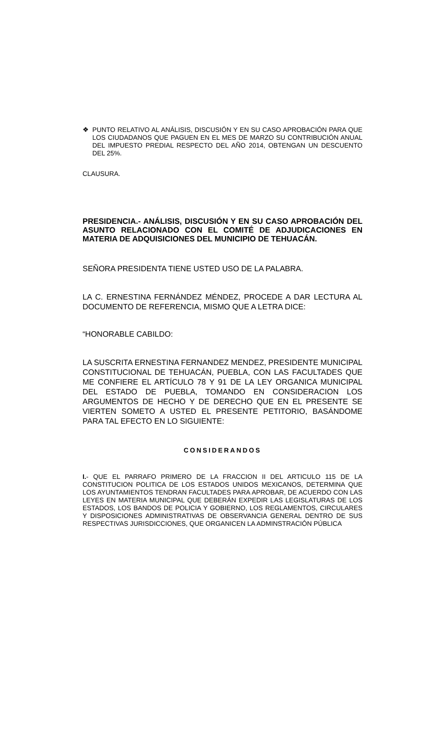❖ PUNTO RELATIVO AL ANÁLISIS, DISCUSIÓN Y EN SU CASO APROBACIÓN PARA QUE LOS CIUDADANOS QUE PAGUEN EN EL MES DE MARZO SU CONTRIBUCIÓN ANUAL DEL IMPUESTO PREDIAL RESPECTO DEL AÑO 2014, OBTENGAN UN DESCUENTO DEL 25%.
CLAUSURA.
PRESIDENCIA.- ANÁLISIS, DISCUSIÓN Y EN SU CASO APROBACIÓN DEL ASUNTO RELACIONADO CON EL COMITÉ DE ADJUDICACIONES EN MATERIA DE ADQUISICIONES DEL MUNICIPIO DE TEHUACÁN.
SEÑORA PRESIDENTA TIENE USTED USO DE LA PALABRA.
LA C. ERNESTINA FERNÁNDEZ MÉNDEZ, PROCEDE A DAR LECTURA AL DOCUMENTO DE REFERENCIA, MISMO QUE A LETRA DICE:
“HONORABLE CABILDO:
LA SUSCRITA ERNESTINA FERNANDEZ MENDEZ, PRESIDENTE MUNICIPAL CONSTITUCIONAL DE TEHUACÁN, PUEBLA, CON LAS FACULTADES QUE ME CONFIERE EL ARTÍCULO 78 Y 91 DE LA LEY ORGANICA MUNICIPAL DEL ESTADO DE PUEBLA, TOMANDO EN CONSIDERACION LOS ARGUMENTOS DE HECHO Y DE DERECHO QUE EN EL PRESENTE SE VIERTEN SOMETO A USTED EL PRESENTE PETITORIO, BASÁNDOME PARA TAL EFECTO EN LO SIGUIENTE:
CONSIDERANDOS
I.- QUE EL PARRAFO PRIMERO DE LA FRACCION II DEL ARTICULO 115 DE LA CONSTITUCION POLITICA DE LOS ESTADOS UNIDOS MEXICANOS, DETERMINA QUE LOS AYUNTAMIENTOS TENDRAN FACULTADES PARA APROBAR, DE ACUERDO CON LAS LEYES EN MATERIA MUNICIPAL QUE DEBERÁN EXPEDIR LAS LEGISLATURAS DE LOS ESTADOS, LOS BANDOS DE POLICIA Y GOBIERNO, LOS REGLAMENTOS, CIRCULARES Y DISPOSICIONES ADMINISTRATIVAS DE OBSERVANCIA GENERAL DENTRO DE SUS RESPECTIVAS JURISDICCIONES, QUE ORGANICEN LA ADMINSTRACIÓN PÚBLICA